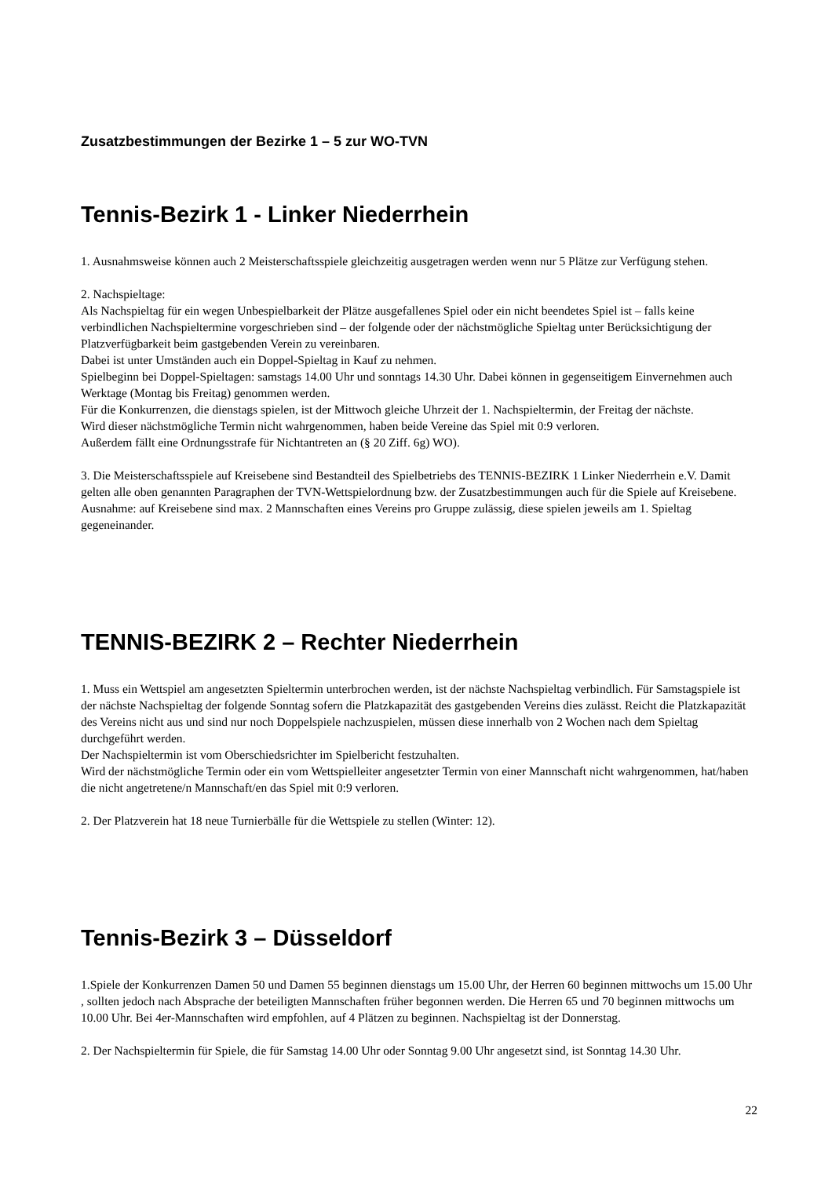Zusatzbestimmungen der Bezirke 1 – 5 zur WO-TVN
Tennis-Bezirk 1 - Linker Niederrhein
1. Ausnahmsweise können auch 2 Meisterschaftsspiele gleichzeitig ausgetragen werden wenn nur 5 Plätze zur Verfügung stehen.
2. Nachspieltage:
Als Nachspieltag für ein wegen Unbespielbarkeit der Plätze ausgefallenes Spiel oder ein nicht beendetes Spiel ist – falls keine verbindlichen Nachspieltermine vorgeschrieben sind – der folgende oder der nächstmögliche Spieltag unter Berücksichtigung der Platzverfügbarkeit beim gastgebenden Verein zu vereinbaren.
Dabei ist unter Umständen auch ein Doppel-Spieltag in Kauf zu nehmen.
Spielbeginn bei Doppel-Spieltagen: samstags 14.00 Uhr und sonntags 14.30 Uhr. Dabei können in gegenseitigem Einvernehmen auch Werktage (Montag bis Freitag) genommen werden.
Für die Konkurrenzen, die dienstags spielen, ist der Mittwoch gleiche Uhrzeit der 1. Nachspieltermin, der Freitag der nächste.
Wird dieser nächstmögliche Termin nicht wahrgenommen, haben beide Vereine das Spiel mit 0:9 verloren.
Außerdem fällt eine Ordnungsstrafe für Nichtantreten an (§ 20 Ziff. 6g) WO).
3. Die Meisterschaftsspiele auf Kreisebene sind Bestandteil des Spielbetriebs des TENNIS-BEZIRK 1 Linker Niederrhein e.V. Damit gelten alle oben genannten Paragraphen der TVN-Wettspielordnung bzw. der Zusatzbestimmungen auch für die Spiele auf Kreisebene. Ausnahme: auf Kreisebene sind max. 2 Mannschaften eines Vereins pro Gruppe zulässig, diese spielen jeweils am 1. Spieltag gegeneinander.
TENNIS-BEZIRK 2 – Rechter Niederrhein
1. Muss ein Wettspiel am angesetzten Spieltermin unterbrochen werden, ist der nächste Nachspieltag verbindlich. Für Samstagspiele ist der nächste Nachspieltag der folgende Sonntag sofern die Platzkapazität des gastgebenden Vereins dies zulässt. Reicht die Platzkapazität des Vereins nicht aus und sind nur noch Doppelspiele nachzuspielen, müssen diese innerhalb von 2 Wochen nach dem Spieltag durchgeführt werden.
Der Nachspieltermin ist vom Oberschiedsrichter im Spielbericht festzuhalten.
Wird der nächstmögliche Termin oder ein vom Wettspielleiter angesetzter Termin von einer Mannschaft nicht wahrgenommen, hat/haben die nicht angetretene/n Mannschaft/en das Spiel mit 0:9 verloren.
2. Der Platzverein hat 18 neue Turnierbälle für die Wettspiele zu stellen (Winter: 12).
Tennis-Bezirk 3 – Düsseldorf
1.Spiele der Konkurrenzen Damen 50 und Damen 55 beginnen dienstags um 15.00 Uhr, der Herren 60 beginnen mittwochs um 15.00 Uhr , sollten jedoch nach Absprache der beteiligten Mannschaften früher begonnen werden. Die Herren 65 und 70 beginnen mittwochs um 10.00 Uhr. Bei 4er-Mannschaften wird empfohlen, auf 4 Plätzen zu beginnen. Nachspieltag ist der Donnerstag.
2. Der Nachspieltermin für Spiele, die für Samstag 14.00 Uhr oder Sonntag 9.00 Uhr angesetzt sind, ist Sonntag 14.30 Uhr.
22